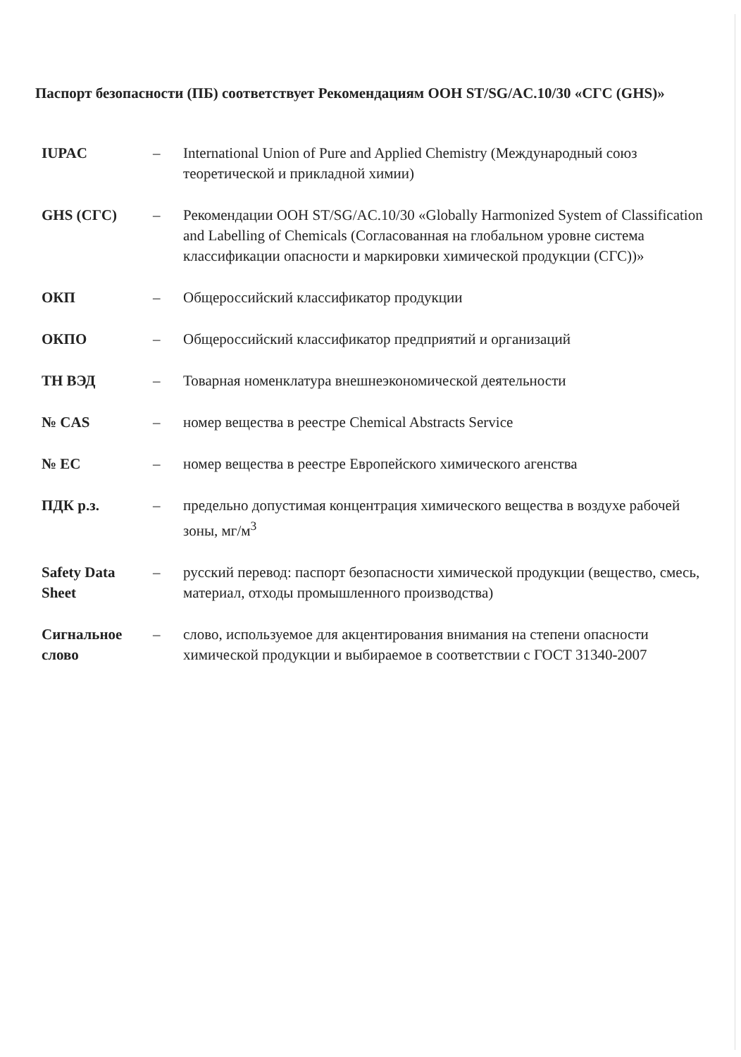Паспорт безопасности (ПБ) соответствует Рекомендациям ООН ST/SG/AC.10/30 «СГС (GHS)»
IUPAC – International Union of Pure and Applied Chemistry (Международный союз теоретической и прикладной химии)
GHS (СГС) – Рекомендации ООН ST/SG/AC.10/30 «Globally Harmonized System of Classification and Labelling of Chemicals (Согласованная на глобальном уровне система классификации опасности и маркировки химической продукции (СГС))»
ОКП – Общероссийский классификатор продукции
ОКПО – Общероссийский классификатор предприятий и организаций
ТН ВЭД – Товарная номенклатура внешнеэкономической деятельности
№ CAS – номер вещества в реестре Chemical Abstracts Service
№ EC – номер вещества в реестре Европейского химического агенства
ПДК р.з. – предельно допустимая концентрация химического вещества в воздухе рабочей зоны, мг/м<sup>3</sup>
Safety Data Sheet
– русский перевод: паспорт безопасности химической продукции (вещество, смесь, материал, отходы промышленного производства)
Сигнальное слово
– слово, используемое для акцентирования внимания на степени опасности химической продукции и выбираемое в соответствии с ГОСТ 31340-2007